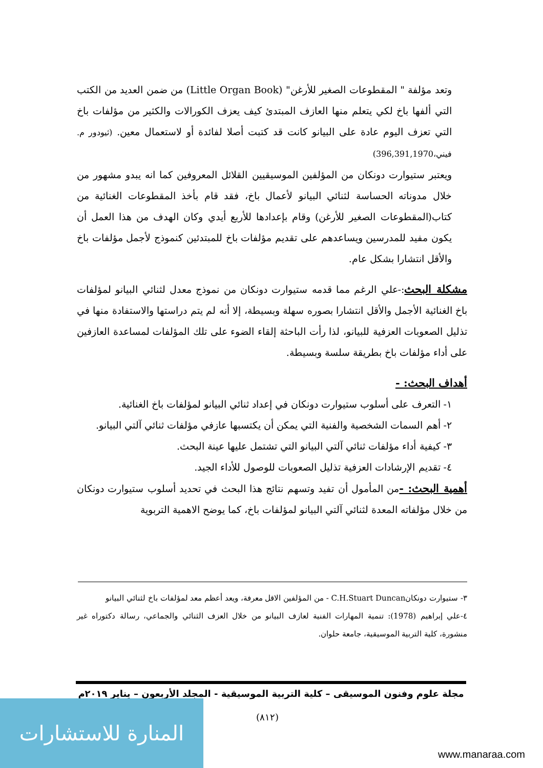وتعد مؤلفة " المقطوعات الصغير للأرغن" (Little Organ Book) من ضمن العديد من الكتب التي ألفها باخ لكي يتعلم منها العازف المبتدئ كيف يعزف الكورالات والكثير من مؤلفات باخ التي تعزف اليوم عادة على البيانو كانت قد كتبت أصلا لفائدة أو لاستعمال معين. (ثيودور م. فيني،396,391,1970)
ويعتبر ستيوارت دونكان من المؤلفين الموسيقيين القلائل المعروفين كما انه يبدو مشهور من خلال مدوناته الحساسة لثنائي البيانو لأعمال باخ، فقد قام بأخذ المقطوعات الغنائية من كتاب(المقطوعات الصغير للأرغن) وقام بإعدادها للأربع أيدي وكان الهدف من هذا العمل أن يكون مفيد للمدرسين ويساعدهم على تقديم مؤلفات باخ للمبتدئين كنموذج لأجمل مؤلفات باخ والأقل انتشارا بشكل عام.
مشكلة البحث:-علي الرغم مما قدمه ستيوارت دونكان من نموذج معدل لثنائي البيانو لمؤلفات باخ الغنائية الأجمل والأقل انتشارا بصوره سهلة وبسيطة، إلا أنه لم يتم دراستها والاستفادة منها في تذليل الصعوبات العزفية للبيانو، لذا رأت الباحثة إلقاء الضوء على تلك المؤلفات لمساعدة العازفين على أداء مؤلفات باخ بطريقة سلسة وبسيطة.
أهداف البحث: -
١- التعرف على أسلوب ستيوارت دونكان في إعداد ثنائي البيانو لمؤلفات باخ الغنائية.
٢- أهم السمات الشخصية والفنية التي يمكن أن يكتسبها عازفي مؤلفات ثنائي آلتي البيانو.
٣- كيفية أداء مؤلفات ثنائي آلتي البيانو التي تشتمل عليها عينة البحث.
٤- تقديم الإرشادات العزفية تذليل الصعوبات للوصول للأداء الجيد.
أهمية البحث: -من المأمول أن تفيد وتسهم نتائج هذا البحث في تحديد أسلوب ستيوارت دونكان من خلال مؤلفاته المعدة لثنائي آلتي البيانو لمؤلفات باخ، كما يوضح الاهمية التربوية
٣- ستيوارت دونكانC.H.Stuart Duncan - من المؤلفين الاقل معرفة، ويعد أعظم معد لمؤلفات باخ لثنائي البيانو
٤-علي إبراهيم (1978): تنمية المهارات الفنية لعازف البيانو من خلال العزف الثنائي والجماعي، رسالة دكتوراه غير منشورة، كلية التربية الموسيقية، جامعة حلوان.
مجلة علوم وفنون الموسيقى – كلية التربية الموسيقية - المجلد الأربعون – يناير ٢٠١٩م
(٨١٢)
المنارة للاستشارات
www.manaraa.com